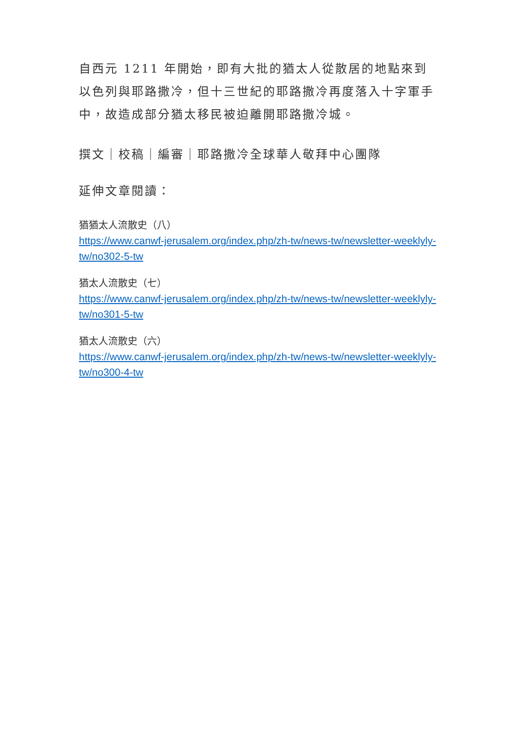自西元 1211 年開始，即有大批的猶太人從散居的地點來到以色列與耶路撒冷，但十三世紀的耶路撒冷再度落入十字軍手中，故造成部分猶太移民被迫離開耶路撒冷城。
撰文｜校稿｜編審｜耶路撒冷全球華人敬拜中心團隊
延伸文章閱讀：
猶猶太人流散史（八）
https://www.canwf-jerusalem.org/index.php/zh-tw/news-tw/newsletter-weeklyly-tw/no302-5-tw
猶太人流散史（七）
https://www.canwf-jerusalem.org/index.php/zh-tw/news-tw/newsletter-weeklyly-tw/no301-5-tw
猶太人流散史（六）
https://www.canwf-jerusalem.org/index.php/zh-tw/news-tw/newsletter-weeklyly-tw/no300-4-tw